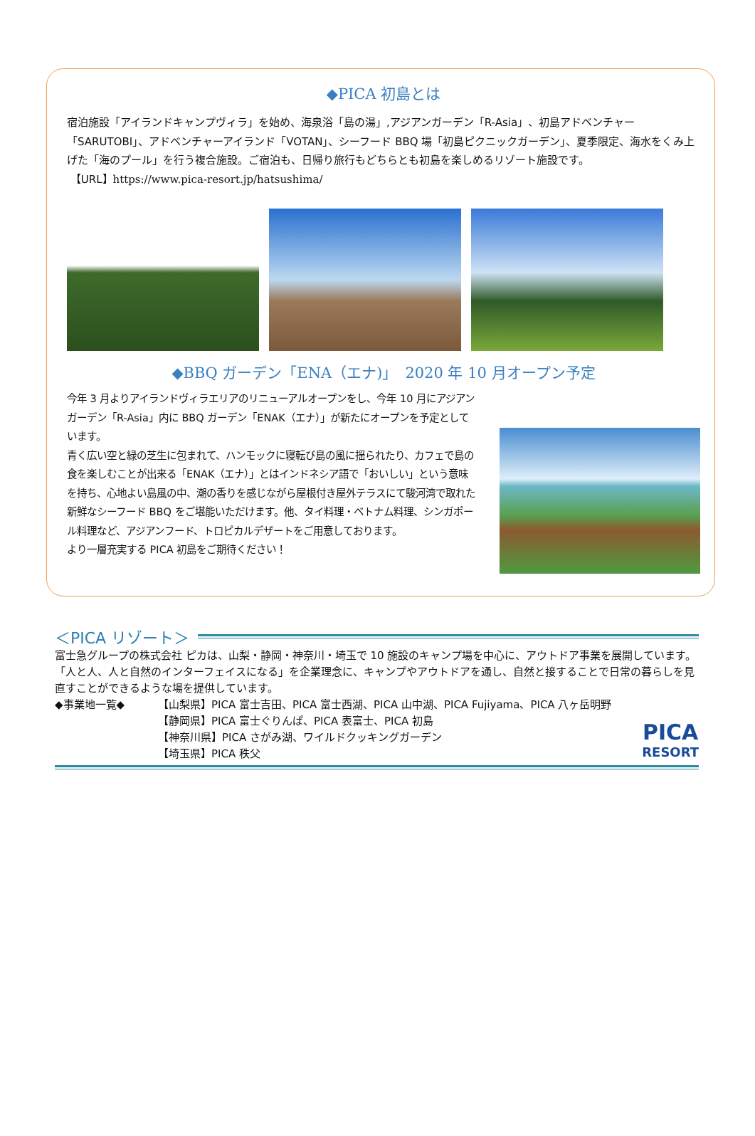◆PICA 初島とは
宿泊施設「アイランドキャンプヴィラ」を始め、海泉浴「島の湯」,アジアンガーデン「R-Asia」、初島アドベンチャー「SARUTOBI」、アドベンチャーアイランド「VOTAN」、シーフード BBQ 場「初島ピクニックガーデン」、夏季限定、海水をくみ上げた「海のプール」を行う複合施設。ご宿泊も、日帰り旅行もどちらとも初島を楽しめるリゾート施設です。
【URL】https://www.pica-resort.jp/hatsushima/
◆BBQ ガーデン「ENA（エナ)」　2020 年 10 月オープン予定
今年 3 月よりアイランドヴィラエリアのリニューアルオープンをし、今年 10 月にアジアンガーデン「R-Asia」内に BBQ ガーデン「ENAK（エナ）」が新たにオープンを予定としています。
青く広い空と緑の芝生に包まれて、ハンモックに寝転び島の風に揺られたり、カフェで島の食を楽しむことが出来る「ENAK（エナ）」とはインドネシア語で「おいしい」という意味を持ち、心地よい島風の中、潮の香りを感じながら屋根付き屋外テラスにて駿河湾で取れた新鮮なシーフード BBQ をご堪能いただけます。他、タイ料理・ベトナム料理、シンガポール料理など、アジアンフード、トロピカルデザートをご用意しております。
より一層充実する PICA 初島をご期待ください！
＜PICA リゾート＞
富士急グループの株式会社 ピカは、山梨・静岡・神奈川・埼玉で 10 施設のキャンプ場を中心に、アウトドア事業を展開しています。「人と人、人と自然のインターフェイスになる」を企業理念に、キャンプやアウトドアを通し、自然と接することで日常の暮らしを見直すことができるような場を提供しています。
◆事業地一覧◆ 【山梨県】PICA 富士吉田、PICA 富士西湖、PICA 山中湖、PICA Fujiyama、PICA 八ヶ岳明野
【静岡県】PICA 富士ぐりんぱ、PICA 表富士、PICA 初島
【神奈川県】PICA さがみ湖、ワイルドクッキングガーデン
【埼玉県】PICA 秩父
PICA
RESORT